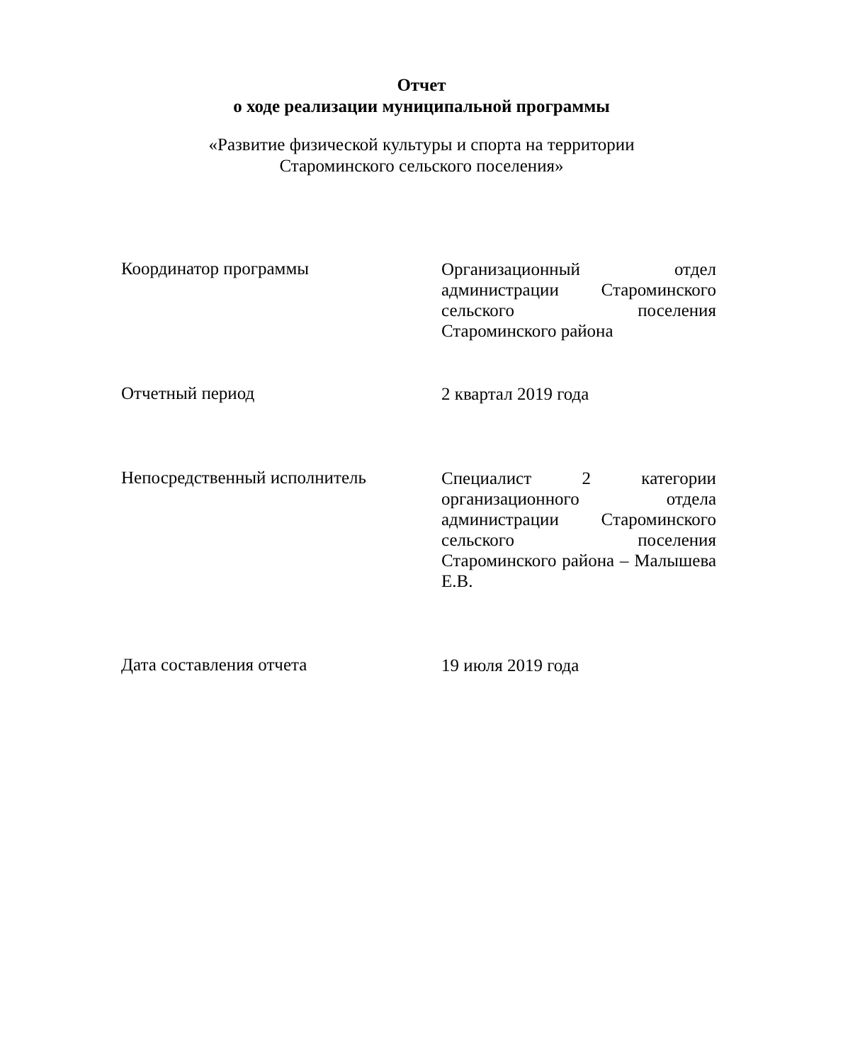Отчет
о ходе реализации муниципальной программы
«Развитие физической культуры и спорта на территории
Староминского сельского поселения»
Координатор программы
Организационный отдел администрации Староминского сельского поселения Староминского района
Отчетный период
2 квартал 2019 года
Непосредственный исполнитель
Специалист 2 категории организационного отдела администрации Староминского сельского поселения Староминского района – Малышева Е.В.
Дата составления отчета
19 июля 2019 года